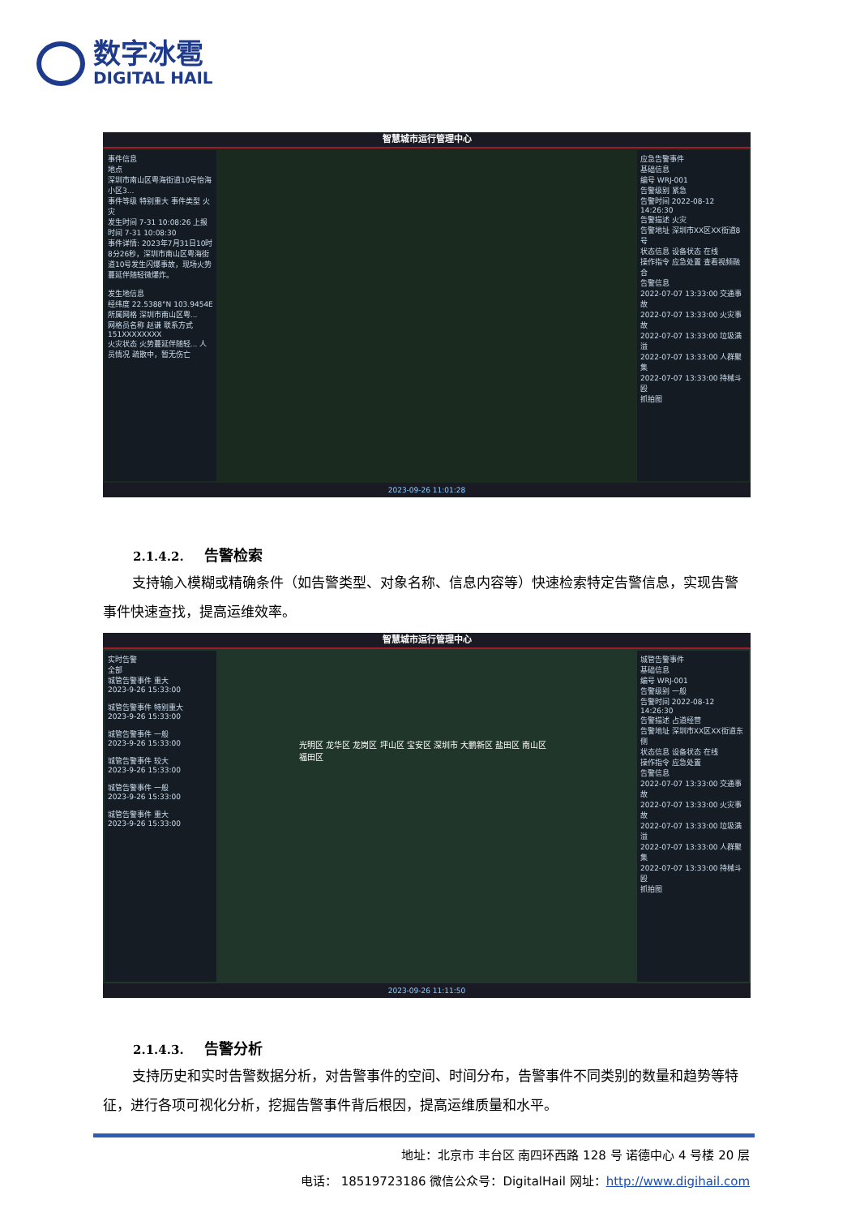数字冰雹
DIGITAL HAIL
智慧城市运行管理中心
事件信息
地点
深圳市南山区粤海街道10号怡海小区3...
事件等级 特别重大 事件类型 火灾
发生时间 7-31 10:08:26 上报时间 7-31 10:08:30
事件详情: 2023年7月31日10时8分26秒，深圳市南山区粤海街道10号发生闪爆事故，现场火势蔓延伴随轻微爆炸。
发生地信息
经纬度 22.5388°N 103.9454E
所属网格 深圳市南山区粤...
网格员名称 赵谦 联系方式 151XXXXXXXX
火灾状态 火势蔓延伴随轻... 人员情况 疏散中，暂无伤亡
应急告警事件
基础信息
编号 WRJ-001
告警级别 紧急
告警时间 2022-08-12 14:26:30
告警描述 火灾
告警地址 深圳市XX区XX街道8号
状态信息 设备状态 在线
操作指令 应急处置 查看视频融合
告警信息
2022-07-07 13:33:00 交通事故
2022-07-07 13:33:00 火灾事故
2022-07-07 13:33:00 垃圾满溢
2022-07-07 13:33:00 人群聚集
2022-07-07 13:33:00 持械斗殴
抓拍图
2023-09-26 11:01:28
2.1.4.2. 告警检索
支持输入模糊或精确条件（如告警类型、对象名称、信息内容等）快速检索特定告警信息，实现告警事件快速查找，提高运维效率。
智慧城市运行管理中心
实时告警
全部
城管告警事件 重大
2023-9-26 15:33:00
城管告警事件 特别重大
2023-9-26 15:33:00
城管告警事件 一般
2023-9-26 15:33:00
城管告警事件 较大
2023-9-26 15:33:00
城管告警事件 一般
2023-9-26 15:33:00
城管告警事件 重大
2023-9-26 15:33:00
光明区 龙华区 龙岗区 坪山区 宝安区 深圳市 大鹏新区 盐田区 南山区 福田区
城管告警事件
基础信息
编号 WRJ-001
告警级别 一般
告警时间 2022-08-12 14:26:30
告警描述 占道经营
告警地址 深圳市XX区XX街道东侧
状态信息 设备状态 在线
操作指令 应急处置
告警信息
2022-07-07 13:33:00 交通事故
2022-07-07 13:33:00 火灾事故
2022-07-07 13:33:00 垃圾满溢
2022-07-07 13:33:00 人群聚集
2022-07-07 13:33:00 持械斗殴
抓拍图
2023-09-26 11:11:50
2.1.4.3. 告警分析
支持历史和实时告警数据分析，对告警事件的空间、时间分布，告警事件不同类别的数量和趋势等特征，进行各项可视化分析，挖掘告警事件背后根因，提高运维质量和水平。
地址：北京市 丰台区 南四环西路 128 号 诺德中心 4 号楼 20 层
电话： 18519723186 微信公众号：DigitalHail 网址：http://www.digihail.com